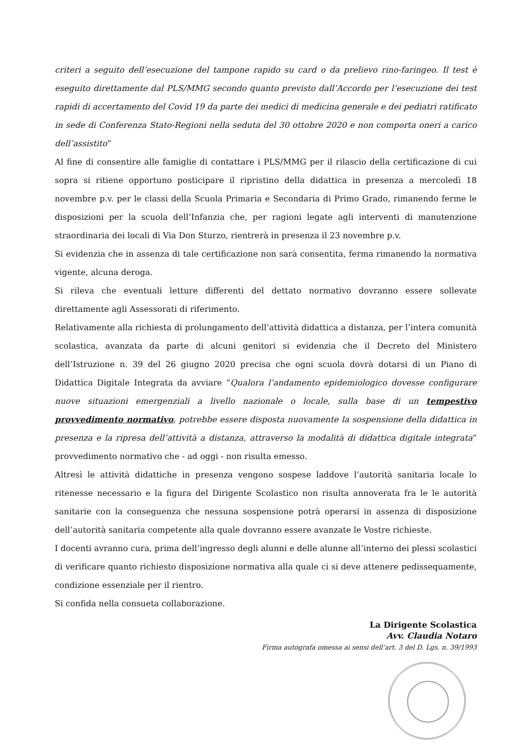criteri a seguito dell’esecuzione del tampone rapido su card o da prelievo rino-faringeo. Il test è eseguito direttamente dal PLS/MMG secondo quanto previsto dall’Accordo per l’esecuzione dei test rapidi di accertamento del Covid 19 da parte dei medici di medicina generale e dei pediatri ratificato in sede di Conferenza Stato-Regioni nella seduta del 30 ottobre 2020 e non comporta oneri a carico dell’assistito”
Al fine di consentire alle famiglie di contattare i PLS/MMG per il rilascio della certificazione di cui sopra si ritiene opportuno posticipare il ripristino della didattica in presenza a mercoledì 18 novembre p.v. per le classi della Scuola Primaria e Secondaria di Primo Grado, rimanendo ferme le disposizioni per la scuola dell’Infanzia che, per ragioni legate agli interventi di manutenzione straordinaria dei locali di Via Don Sturzo, rientrerà in presenza il 23 novembre p.v.
Si evidenzia che in assenza di tale certificazione non sarà consentita, ferma rimanendo la normativa vigente, alcuna deroga.
Si rileva che eventuali letture differenti del dettato normativo dovranno essere sollevate direttamente agli Assessorati di riferimento.
Relativamente alla richiesta di prolungamento dell’attività didattica a distanza, per l’intera comunità scolastica, avanzata da parte di alcuni genitori si evidenzia che il Decreto del Ministero dell’Istruzione n. 39 del 26 giugno 2020 precisa che ogni scuola dovrà dotarsi di un Piano di Didattica Digitale Integrata da avviare “Qualora l’andamento epidemiologico dovesse configurare nuove situazioni emergenziali a livello nazionale o locale, sulla base di un tempestivo provvedimento normativo, potrebbe essere disposta nuovamente la sospensione della didattica in presenza e la ripresa dell’attività a distanza, attraverso la modalità di didattica digitale integrata” provvedimento normativo che - ad oggi - non risulta emesso.
Altresì le attività didattiche in presenza vengono sospese laddove l’autorità sanitaria locale lo ritenesse necessario e la figura del Dirigente Scolastico non risulta annoverata fra le le autorità sanitarie con la conseguenza che nessuna sospensione potrà operarsi in assenza di disposizione dell’autorità sanitaria competente alla quale dovranno essere avanzate le Vostre richieste.
I docenti avranno cura, prima dell’ingresso degli alunni e delle alunne all’interno dei plessi scolastici di verificare quanto richiesto disposizione normativa alla quale ci si deve attenere pedissequamente, condizione essenziale per il rientro.
Si confida nella consueta collaborazione.
La Dirigente Scolastica
Avv. Claudia Notaro
Firma autografa omessa ai sensi dell’art. 3 del D. Lgs. n. 39/1993